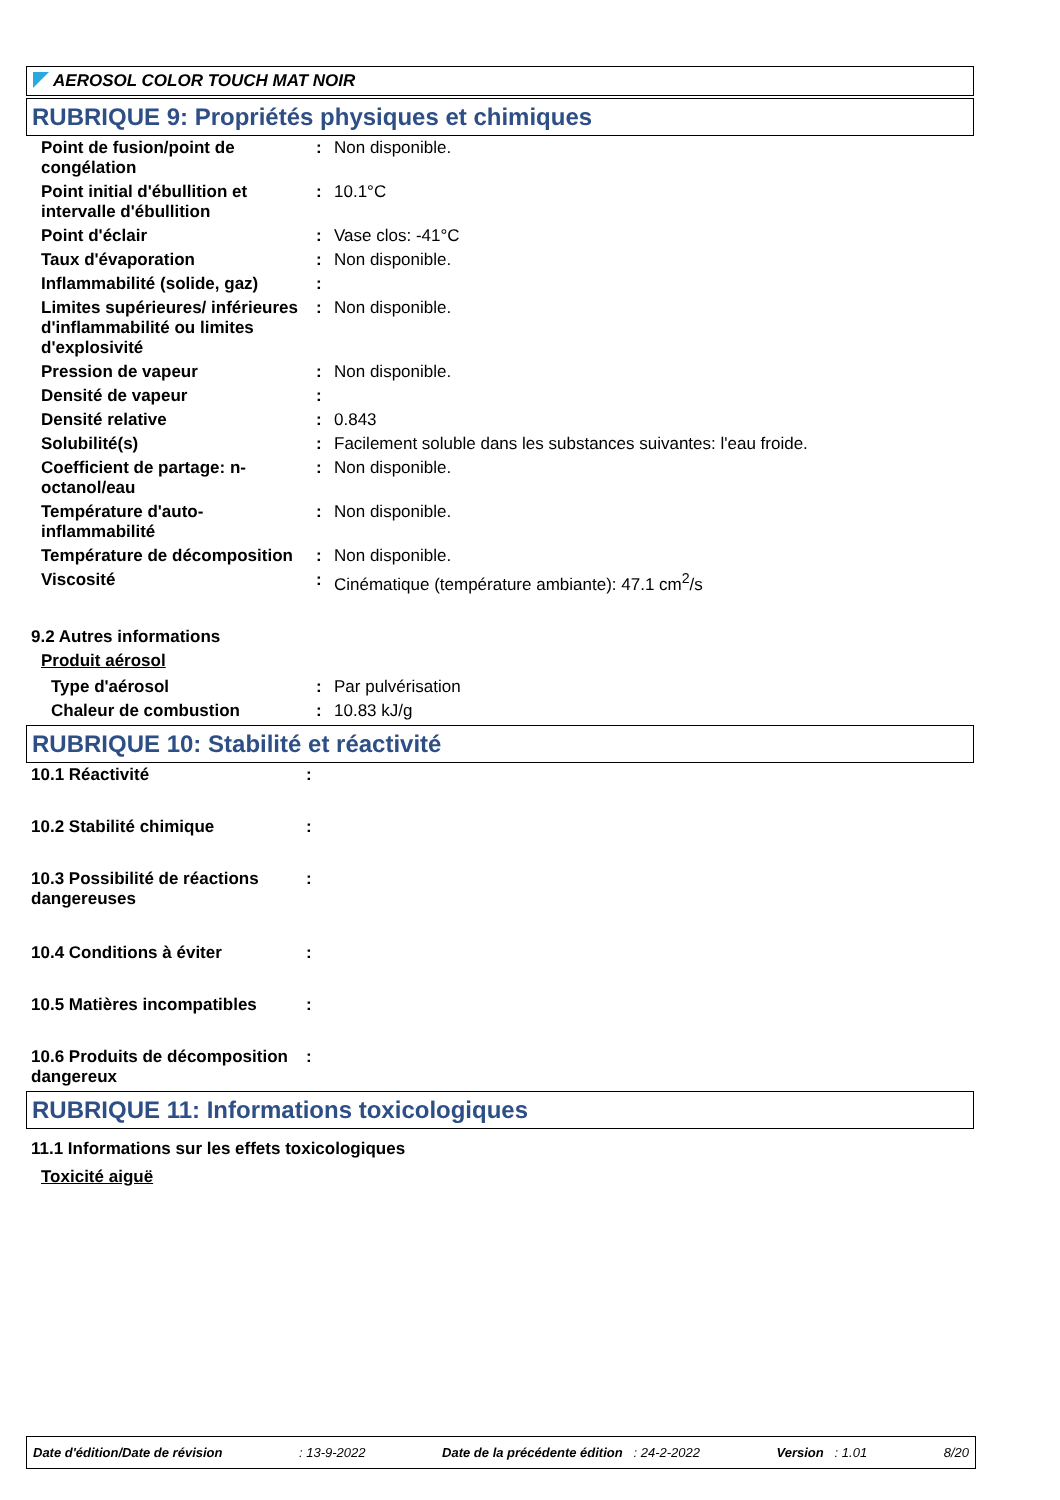AEROSOL COLOR TOUCH MAT NOIR
RUBRIQUE 9: Propriétés physiques et chimiques
| Point de fusion/point de congélation | : | Non disponible. |
| Point initial d'ébullition et intervalle d'ébullition | : | 10.1°C |
| Point d'éclair | : | Vase clos: -41°C |
| Taux d'évaporation | : | Non disponible. |
| Inflammabilité (solide, gaz) | : | |
| Limites supérieures/ inférieures d'inflammabilité ou limites d'explosivité | : | Non disponible. |
| Pression de vapeur | : | Non disponible. |
| Densité de vapeur | : | |
| Densité relative | : | 0.843 |
| Solubilité(s) | : | Facilement soluble dans les substances suivantes: l'eau froide. |
| Coefficient de partage: n-octanol/eau | : | Non disponible. |
| Température d'auto-inflammabilité | : | Non disponible. |
| Température de décomposition | : | Non disponible. |
| Viscosité | : | Cinématique (température ambiante): 47.1 cm<sup>2</sup>/s |
9.2 Autres informations
Produit aérosol
| Type d'aérosol | : | Par pulvérisation |
| Chaleur de combustion | : | 10.83 kJ/g |
RUBRIQUE 10: Stabilité et réactivité
| 10.1 Réactivité | : | |
| 10.2 Stabilité chimique | : | |
| 10.3 Possibilité de réactions dangereuses | : | |
| 10.4 Conditions à éviter | : | |
| 10.5 Matières incompatibles | : | |
| 10.6 Produits de décomposition dangereux | : | |
RUBRIQUE 11: Informations toxicologiques
11.1 Informations sur les effets toxicologiques
Toxicité aiguë
Date d'édition/Date de révision: 13-9-2022 Date de la précédente édition : 24-2-2022 Version : 1.01 8/20